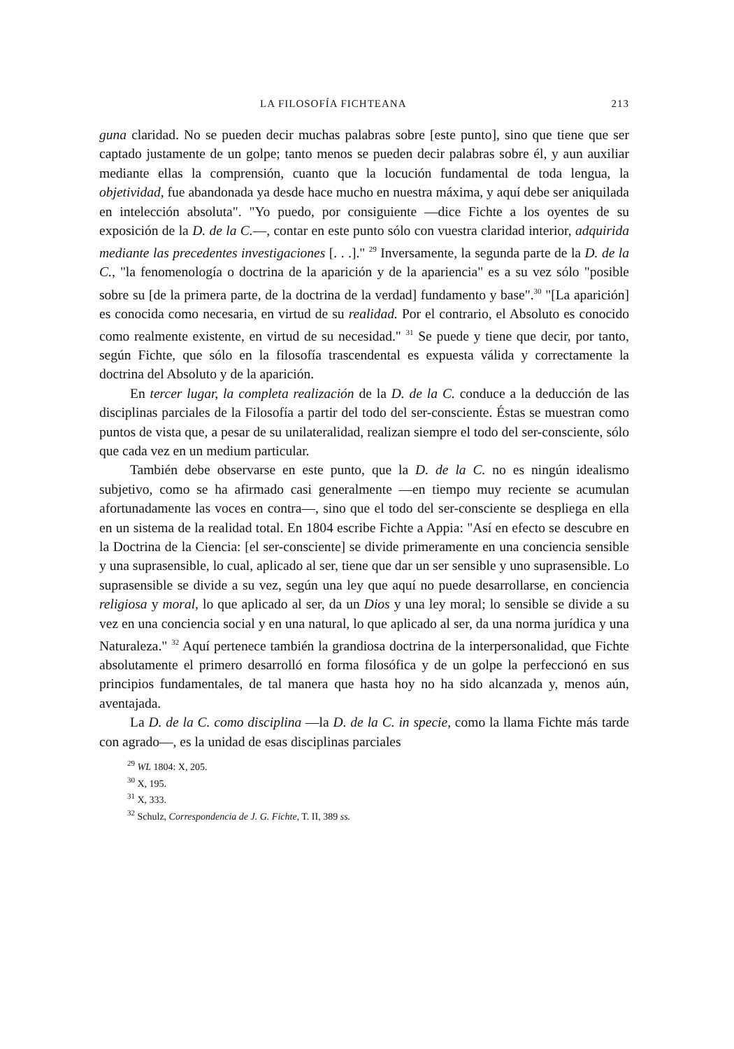LA FILOSOFÍA FICHTEANA 213
guna claridad. No se pueden decir muchas palabras sobre [este punto], sino que tiene que ser captado justamente de un golpe; tanto menos se pueden decir palabras sobre él, y aun auxiliar mediante ellas la comprensión, cuanto que la locución fundamental de toda lengua, la objetividad, fue abandonada ya desde hace mucho en nuestra máxima, y aquí debe ser aniquilada en intelección absoluta". "Yo puedo, por consiguiente —dice Fichte a los oyentes de su exposición de la D. de la C.—, contar en este punto sólo con vuestra claridad interior, adquirida mediante las precedentes investigaciones [. . .]." <sup>29</sup> Inversamente, la segunda parte de la D. de la C., "la fenomenología o doctrina de la aparición y de la apariencia" es a su vez sólo "posible sobre su [de la primera parte, de la doctrina de la verdad] fundamento y base".<sup>30</sup> "[La aparición] es conocida como necesaria, en virtud de su realidad. Por el contrario, el Absoluto es conocido como realmente existente, en virtud de su necesidad." <sup>31</sup> Se puede y tiene que decir, por tanto, según Fichte, que sólo en la filosofía trascendental es expuesta válida y correctamente la doctrina del Absoluto y de la aparición.
En tercer lugar, la completa realización de la D. de la C. conduce a la deducción de las disciplinas parciales de la Filosofía a partir del todo del ser-consciente. Éstas se muestran como puntos de vista que, a pesar de su unilateralidad, realizan siempre el todo del ser-consciente, sólo que cada vez en un medium particular.
También debe observarse en este punto, que la D. de la C. no es ningún idealismo subjetivo, como se ha afirmado casi generalmente —en tiempo muy reciente se acumulan afortunadamente las voces en contra—, sino que el todo del ser-consciente se despliega en ella en un sistema de la realidad total. En 1804 escribe Fichte a Appia: "Así en efecto se descubre en la Doctrina de la Ciencia: [el ser-consciente] se divide primeramente en una conciencia sensible y una suprasensible, lo cual, aplicado al ser, tiene que dar un ser sensible y uno suprasensible. Lo suprasensible se divide a su vez, según una ley que aquí no puede desarrollarse, en conciencia religiosa y moral, lo que aplicado al ser, da un Dios y una ley moral; lo sensible se divide a su vez en una conciencia social y en una natural, lo que aplicado al ser, da una norma jurídica y una Naturaleza." <sup>32</sup> Aquí pertenece también la grandiosa doctrina de la interpersonalidad, que Fichte absolutamente el primero desarrolló en forma filosófica y de un golpe la perfeccionó en sus principios fundamentales, de tal manera que hasta hoy no ha sido alcanzada y, menos aún, aventajada.
La D. de la C. como disciplina —la D. de la C. in specie, como la llama Fichte más tarde con agrado—, es la unidad de esas disciplinas parciales
<sup>29</sup> WL 1804: X, 205.
<sup>30</sup> X, 195.
<sup>31</sup> X, 333.
<sup>32</sup> Schulz, Correspondencia de J. G. Fichte, T. II, 389 ss.